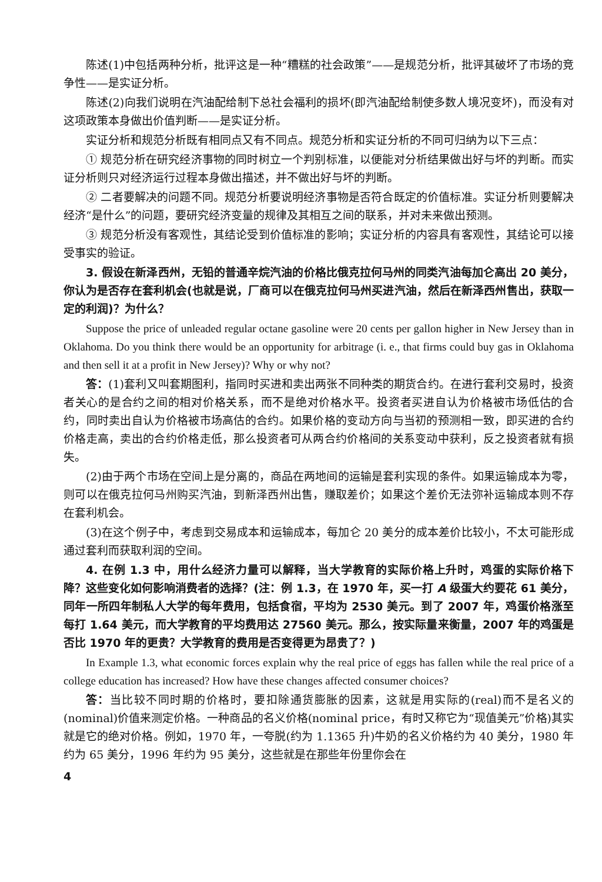陈述(1)中包括两种分析，批评这是一种“糟糕的社会政策”——是规范分析，批评其破坏了市场的竞争性——是实证分析。
陈述(2)向我们说明在汽油配给制下总社会福利的损坏(即汽油配给制使多数人境况变坏)，而没有对这项政策本身做出价值判断——是实证分析。
实证分析和规范分析既有相同点又有不同点。规范分析和实证分析的不同可归纳为以下三点：
① 规范分析在研究经济事物的同时树立一个判别标准，以便能对分析结果做出好与坏的判断。而实证分析则只对经济运行过程本身做出描述，并不做出好与坏的判断。
② 二者要解决的问题不同。规范分析要说明经济事物是否符合既定的价值标准。实证分析则要解决经济“是什么”的问题，要研究经济变量的规律及其相互之间的联系，并对未来做出预测。
③ 规范分析没有客观性，其结论受到价值标准的影响；实证分析的内容具有客观性，其结论可以接受事实的验证。
3. 假设在新泽西州，无铅的普通辛烷汽油的价格比俄克拉何马州的同类汽油每加仑高出 20 美分，你认为是否存在套利机会(也就是说，厂商可以在俄克拉何马州买进汽油，然后在新泽西州售出，获取一定的利润)？为什么？
Suppose the price of unleaded regular octane gasoline were 20 cents per gallon higher in New Jersey than in Oklahoma. Do you think there would be an opportunity for arbitrage (i. e., that firms could buy gas in Oklahoma and then sell it at a profit in New Jersey)? Why or why not?
答：(1)套利又叫套期图利，指同时买进和卖出两张不同种类的期货合约。在进行套利交易时，投资者关心的是合约之间的相对价格关系，而不是绝对价格水平。投资者买进自认为价格被市场低估的合约，同时卖出自认为价格被市场高估的合约。如果价格的变动方向与当初的预测相一致，即买进的合约价格走高，卖出的合约价格走低，那么投资者可从两合约价格间的关系变动中获利，反之投资者就有损失。
(2)由于两个市场在空间上是分离的，商品在两地间的运输是套利实现的条件。如果运输成本为零，则可以在俄克拉何马州购买汽油，到新泽西州出售，赚取差价；如果这个差价无法弥补运输成本则不存在套利机会。
(3)在这个例子中，考虑到交易成本和运输成本，每加仑 20 美分的成本差价比较小，不太可能形成通过套利而获取利润的空间。
4. 在例 1.3 中，用什么经济力量可以解释，当大学教育的实际价格上升时，鸡蛋的实际价格下降？这些变化如何影响消费者的选择？(注：例 1.3，在 1970 年，买一打 A 级蛋大约要花 61 美分，同年一所四年制私人大学的每年费用，包括食宿，平均为 2530 美元。到了 2007 年，鸡蛋价格涨至每打 1.64 美元，而大学教育的平均费用达 27560 美元。那么，按实际量来衡量，2007 年的鸡蛋是否比 1970 年的更贵？大学教育的费用是否变得更为昂贵了？)
In Example 1.3, what economic forces explain why the real price of eggs has fallen while the real price of a college education has increased? How have these changes affected consumer choices?
答：当比较不同时期的价格时，要扣除通货膨胀的因素，这就是用实际的(real)而不是名义的(nominal)价值来测定价格。一种商品的名义价格(nominal price，有时又称它为“现值美元”价格)其实就是它的绝对价格。例如，1970 年，一夸脱(约为 1.1365 升)牛奶的名义价格约为 40 美分，1980 年约为 65 美分，1996 年约为 95 美分，这些就是在那些年份里你会在
4